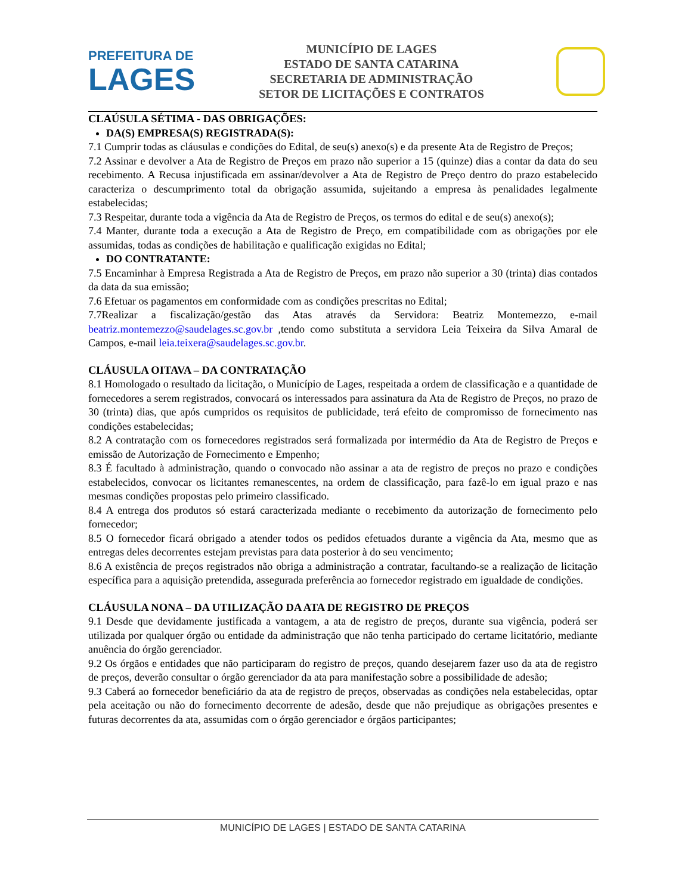PREFEITURA DE
LAGES
MUNICÍPIO DE LAGES
ESTADO DE SANTA CATARINA
SECRETARIA DE ADMINISTRAÇÃO
SETOR DE LICITAÇÕES E CONTRATOS
CLAÚSULA SÉTIMA - DAS OBRIGAÇÕES:
DA(S) EMPRESA(S) REGISTRADA(S):
7.1 Cumprir todas as cláusulas e condições do Edital, de seu(s) anexo(s) e da presente Ata de Registro de Preços;
7.2 Assinar e devolver a Ata de Registro de Preços em prazo não superior a 15 (quinze) dias a contar da data do seu recebimento. A Recusa injustificada em assinar/devolver a Ata de Registro de Preço dentro do prazo estabelecido caracteriza o descumprimento total da obrigação assumida, sujeitando a empresa às penalidades legalmente estabelecidas;
7.3 Respeitar, durante toda a vigência da Ata de Registro de Preços, os termos do edital e de seu(s) anexo(s);
7.4 Manter, durante toda a execução a Ata de Registro de Preço, em compatibilidade com as obrigações por ele assumidas, todas as condições de habilitação e qualificação exigidas no Edital;
DO CONTRATANTE:
7.5 Encaminhar à Empresa Registrada a Ata de Registro de Preços, em prazo não superior a 30 (trinta) dias contados da data da sua emissão;
7.6 Efetuar os pagamentos em conformidade com as condições prescritas no Edital;
7.7Realizar a fiscalização/gestão das Atas através da Servidora: Beatriz Montemezzo, e-mail beatriz.montemezzo@saudelages.sc.gov.br ,tendo como substituta a servidora Leia Teixeira da Silva Amaral de Campos, e-mail leia.teixera@saudelages.sc.gov.br.
CLÁUSULA OITAVA – DA CONTRATAÇÃO
8.1 Homologado o resultado da licitação, o Município de Lages, respeitada a ordem de classificação e a quantidade de fornecedores a serem registrados, convocará os interessados para assinatura da Ata de Registro de Preços, no prazo de 30 (trinta) dias, que após cumpridos os requisitos de publicidade, terá efeito de compromisso de fornecimento nas condições estabelecidas;
8.2 A contratação com os fornecedores registrados será formalizada por intermédio da Ata de Registro de Preços e emissão de Autorização de Fornecimento e Empenho;
8.3 É facultado à administração, quando o convocado não assinar a ata de registro de preços no prazo e condições estabelecidos, convocar os licitantes remanescentes, na ordem de classificação, para fazê-lo em igual prazo e nas mesmas condições propostas pelo primeiro classificado.
8.4 A entrega dos produtos só estará caracterizada mediante o recebimento da autorização de fornecimento pelo fornecedor;
8.5 O fornecedor ficará obrigado a atender todos os pedidos efetuados durante a vigência da Ata, mesmo que as entregas deles decorrentes estejam previstas para data posterior à do seu vencimento;
8.6 A existência de preços registrados não obriga a administração a contratar, facultando-se a realização de licitação específica para a aquisição pretendida, assegurada preferência ao fornecedor registrado em igualdade de condições.
CLÁUSULA NONA – DA UTILIZAÇÃO DA ATA DE REGISTRO DE PREÇOS
9.1 Desde que devidamente justificada a vantagem, a ata de registro de preços, durante sua vigência, poderá ser utilizada por qualquer órgão ou entidade da administração que não tenha participado do certame licitatório, mediante anuência do órgão gerenciador.
9.2 Os órgãos e entidades que não participaram do registro de preços, quando desejarem fazer uso da ata de registro de preços, deverão consultar o órgão gerenciador da ata para manifestação sobre a possibilidade de adesão;
9.3 Caberá ao fornecedor beneficiário da ata de registro de preços, observadas as condições nela estabelecidas, optar pela aceitação ou não do fornecimento decorrente de adesão, desde que não prejudique as obrigações presentes e futuras decorrentes da ata, assumidas com o órgão gerenciador e órgãos participantes;
MUNICÍPIO DE LAGES | ESTADO DE SANTA CATARINA